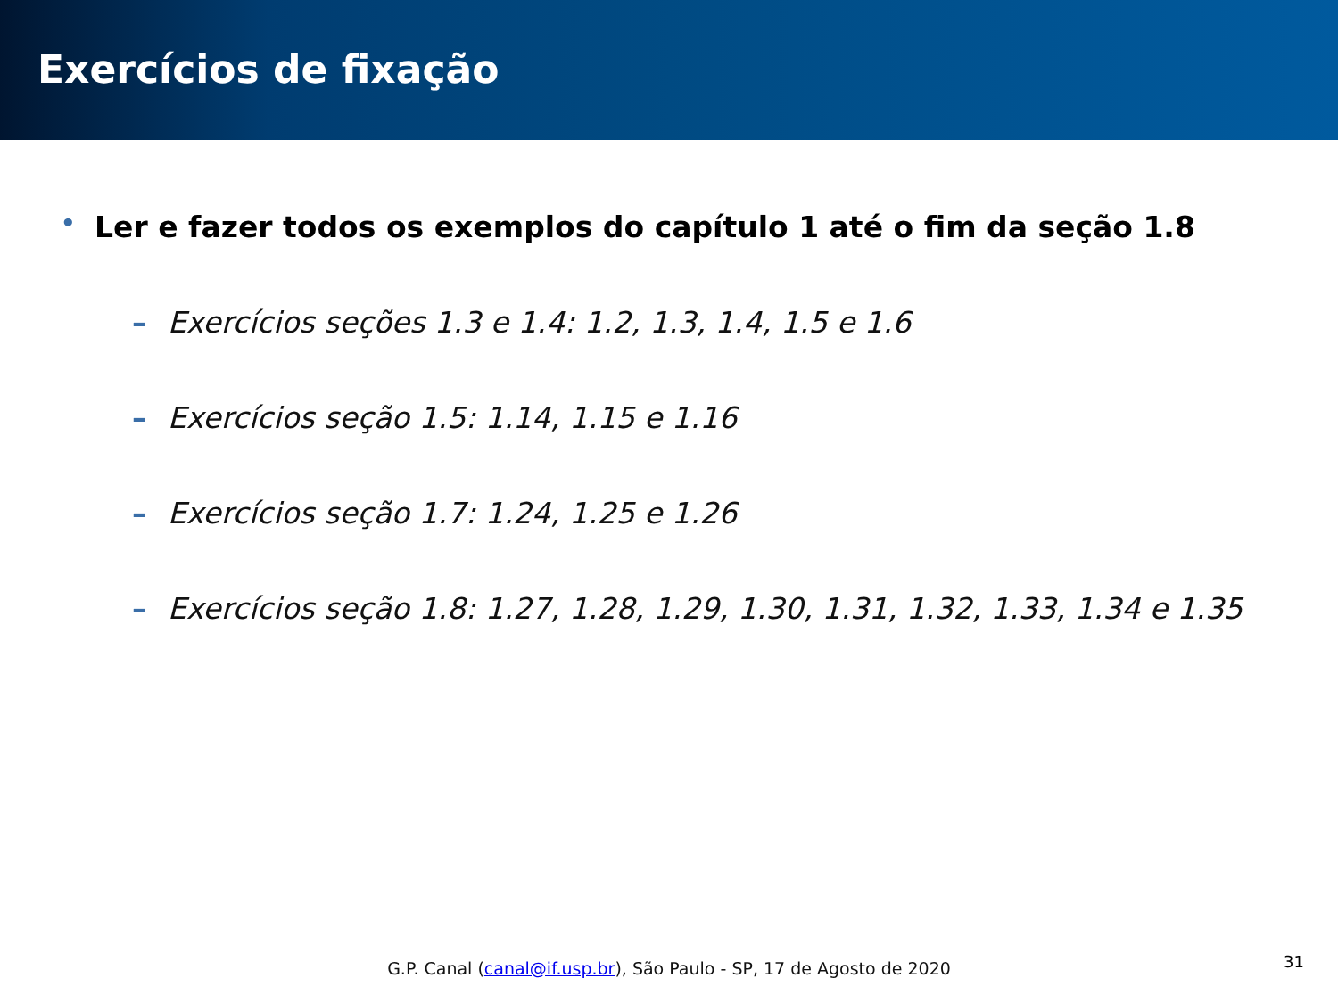Exercícios de fixação
• Ler e fazer todos os exemplos do capítulo 1 até o fim da seção 1.8
– Exercícios seções 1.3 e 1.4: 1.2, 1.3, 1.4, 1.5 e 1.6
– Exercícios seção 1.5: 1.14, 1.15 e 1.16
– Exercícios seção 1.7: 1.24, 1.25 e 1.26
– Exercícios seção 1.8: 1.27, 1.28, 1.29, 1.30, 1.31, 1.32, 1.33, 1.34 e 1.35
G.P. Canal (canal@if.usp.br), São Paulo - SP, 17 de Agosto de 2020 31